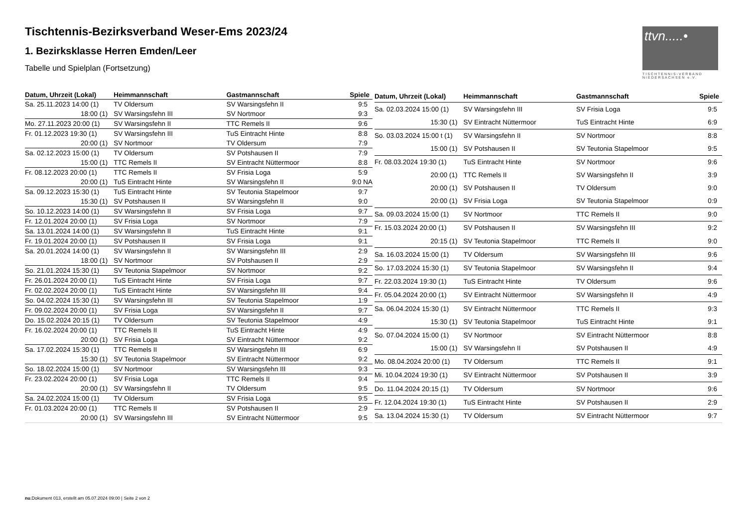ttvn.....•
TISCHTENNIS-VERBAND NIEDERSACHSEN e.V.
Tischtennis-Bezirksverband Weser-Ems 2023/24
1. Bezirksklasse Herren Emden/Leer
Tabelle und Spielplan (Fortsetzung)
| Datum, Uhrzeit (Lokal) | Heimmannschaft | Gastmannschaft | Spiele |
| --- | --- | --- | --- |
| Sa. 25.11.2023 14:00 (1) | TV Oldersum | SV Warsingsfehn II | 9:5 |
| 18:00 (1) | SV Warsingsfehn III | SV Nortmoor | 9:3 |
| Mo. 27.11.2023 20:00 (1) | SV Warsingsfehn II | TTC Remels II | 9:6 |
| Fr. 01.12.2023 19:30 (1) | SV Warsingsfehn III | TuS Eintracht Hinte | 8:8 |
| 20:00 (1) | SV Nortmoor | TV Oldersum | 7:9 |
| Sa. 02.12.2023 15:00 (1) | TV Oldersum | SV Potshausen II | 7:9 |
| 15:00 (1) | TTC Remels II | SV Eintracht Nüttermoor | 8:8 |
| Fr. 08.12.2023 20:00 (1) | TTC Remels II | SV Frisia Loga | 5:9 |
| 20:00 (1) | TuS Eintracht Hinte | SV Warsingsfehn II | 9:0 NA |
| Sa. 09.12.2023 15:30 (1) | TuS Eintracht Hinte | SV Teutonia Stapelmoor | 9:7 |
| 15:30 (1) | SV Potshausen II | SV Warsingsfehn II | 9:0 |
| So. 10.12.2023 14:00 (1) | SV Warsingsfehn II | SV Frisia Loga | 9:7 |
| Fr. 12.01.2024 20:00 (1) | SV Frisia Loga | SV Nortmoor | 7:9 |
| Sa. 13.01.2024 14:00 (1) | SV Warsingsfehn II | TuS Eintracht Hinte | 9:1 |
| Fr. 19.01.2024 20:00 (1) | SV Potshausen II | SV Frisia Loga | 9:1 |
| Sa. 20.01.2024 14:00 (1) | SV Warsingsfehn II | SV Warsingsfehn III | 2:9 |
| 18:00 (1) | SV Nortmoor | SV Potshausen II | 2:9 |
| So. 21.01.2024 15:30 (1) | SV Teutonia Stapelmoor | SV Nortmoor | 9:2 |
| Fr. 26.01.2024 20:00 (1) | TuS Eintracht Hinte | SV Frisia Loga | 9:7 |
| Fr. 02.02.2024 20:00 (1) | TuS Eintracht Hinte | SV Warsingsfehn III | 9:4 |
| So. 04.02.2024 15:30 (1) | SV Warsingsfehn III | SV Teutonia Stapelmoor | 1:9 |
| Fr. 09.02.2024 20:00 (1) | SV Frisia Loga | SV Warsingsfehn II | 9:7 |
| Do. 15.02.2024 20:15 (1) | TV Oldersum | SV Teutonia Stapelmoor | 4:9 |
| Fr. 16.02.2024 20:00 (1) | TTC Remels II | TuS Eintracht Hinte | 4:9 |
| 20:00 (1) | SV Frisia Loga | SV Eintracht Nüttermoor | 9:2 |
| Sa. 17.02.2024 15:30 (1) | TTC Remels II | SV Warsingsfehn III | 6:9 |
| 15:30 (1) | SV Teutonia Stapelmoor | SV Eintracht Nüttermoor | 9:2 |
| So. 18.02.2024 15:00 (1) | SV Nortmoor | SV Warsingsfehn III | 9:3 |
| Fr. 23.02.2024 20:00 (1) | SV Frisia Loga | TTC Remels II | 9:4 |
| 20:00 (1) | SV Warsingsfehn II | TV Oldersum | 9:5 |
| Sa. 24.02.2024 15:00 (1) | TV Oldersum | SV Frisia Loga | 9:5 |
| Fr. 01.03.2024 20:00 (1) | TTC Remels II | SV Potshausen II | 2:9 |
| 20:00 (1) | SV Warsingsfehn III | SV Eintracht Nüttermoor | 9:5 |
| Datum, Uhrzeit (Lokal) | Heimmannschaft | Gastmannschaft | Spiele |
| --- | --- | --- | --- |
| Sa. 02.03.2024 15:00 (1) | SV Warsingsfehn III | SV Frisia Loga | 9:5 |
| 15:30 (1) | SV Eintracht Nüttermoor | TuS Eintracht Hinte | 6:9 |
| So. 03.03.2024 15:00 t (1) | SV Warsingsfehn II | SV Nortmoor | 8:8 |
| 15:00 (1) | SV Potshausen II | SV Teutonia Stapelmoor | 9:5 |
| Fr. 08.03.2024 19:30 (1) | TuS Eintracht Hinte | SV Nortmoor | 9:6 |
| 20:00 (1) | TTC Remels II | SV Warsingsfehn II | 3:9 |
| 20:00 (1) | SV Potshausen II | TV Oldersum | 9:0 |
| 20:00 (1) | SV Frisia Loga | SV Teutonia Stapelmoor | 0:9 |
| Sa. 09.03.2024 15:00 (1) | SV Nortmoor | TTC Remels II | 9:0 |
| Fr. 15.03.2024 20:00 (1) | SV Potshausen II | SV Warsingsfehn III | 9:2 |
| 20:15 (1) | SV Teutonia Stapelmoor | TTC Remels II | 9:0 |
| Sa. 16.03.2024 15:00 (1) | TV Oldersum | SV Warsingsfehn III | 9:6 |
| So. 17.03.2024 15:30 (1) | SV Teutonia Stapelmoor | SV Warsingsfehn II | 9:4 |
| Fr. 22.03.2024 19:30 (1) | TuS Eintracht Hinte | TV Oldersum | 9:6 |
| Fr. 05.04.2024 20:00 (1) | SV Eintracht Nüttermoor | SV Warsingsfehn II | 4:9 |
| Sa. 06.04.2024 15:30 (1) | SV Eintracht Nüttermoor | TTC Remels II | 9:3 |
| 15:30 (1) | SV Teutonia Stapelmoor | TuS Eintracht Hinte | 9:1 |
| So. 07.04.2024 15:00 (1) | SV Nortmoor | SV Eintracht Nüttermoor | 8:8 |
| 15:00 (1) | SV Warsingsfehn II | SV Potshausen II | 4:9 |
| Mo. 08.04.2024 20:00 (1) | TV Oldersum | TTC Remels II | 9:1 |
| Mi. 10.04.2024 19:30 (1) | SV Eintracht Nüttermoor | SV Potshausen II | 3:9 |
| Do. 11.04.2024 20:15 (1) | TV Oldersum | SV Nortmoor | 9:6 |
| Fr. 12.04.2024 19:30 (1) | TuS Eintracht Hinte | SV Potshausen II | 2:9 |
| Sa. 13.04.2024 15:30 (1) | TV Oldersum | SV Eintracht Nüttermoor | 9:7 |
nu.Dokument 013, erstellt am 05.07.2024 09:00 | Seite 2 von 2